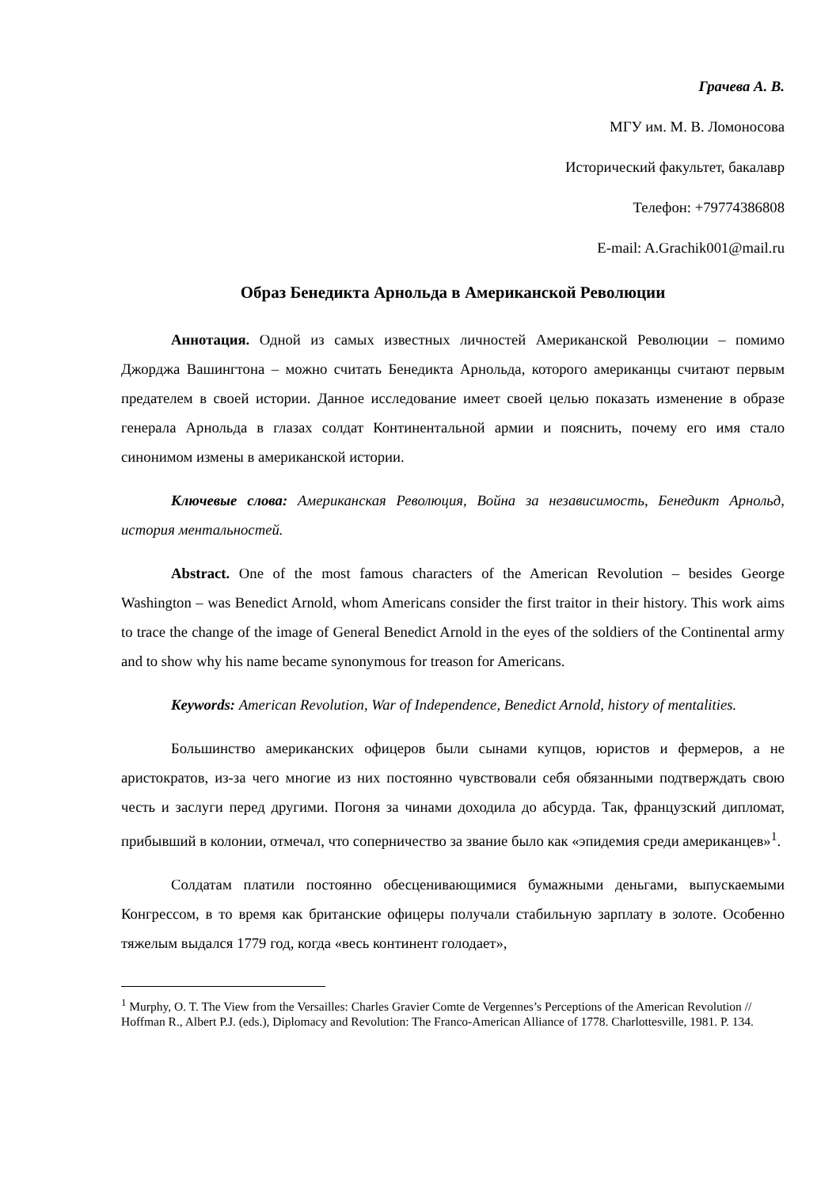Грачева А. В.
МГУ им. М. В. Ломоносова
Исторический факультет, бакалавр
Телефон: +79774386808
E-mail: A.Grachik001@mail.ru
Образ Бенедикта Арнольда в Американской Революции
Аннотация. Одной из самых известных личностей Американской Революции – помимо Джорджа Вашингтона – можно считать Бенедикта Арнольда, которого американцы считают первым предателем в своей истории. Данное исследование имеет своей целью показать изменение в образе генерала Арнольда в глазах солдат Континентальной армии и пояснить, почему его имя стало синонимом измены в американской истории.
Ключевые слова: Американская Революция, Война за независимость, Бенедикт Арнольд, история ментальностей.
Abstract. One of the most famous characters of the American Revolution – besides George Washington – was Benedict Arnold, whom Americans consider the first traitor in their history. This work aims to trace the change of the image of General Benedict Arnold in the eyes of the soldiers of the Continental army and to show why his name became synonymous for treason for Americans.
Keywords: American Revolution, War of Independence, Benedict Arnold, history of mentalities.
Большинство американских офицеров были сынами купцов, юристов и фермеров, а не аристократов, из-за чего многие из них постоянно чувствовали себя обязанными подтверждать свою честь и заслуги перед другими. Погоня за чинами доходила до абсурда. Так, французский дипломат, прибывший в колонии, отмечал, что соперничество за звание было как «эпидемия среди американцев»<sup>1</sup>.
Солдатам платили постоянно обесценивающимися бумажными деньгами, выпускаемыми Конгрессом, в то время как британские офицеры получали стабильную зарплату в золоте. Особенно тяжелым выдался 1779 год, когда «весь континент голодает»,
<sup>1</sup> Murphy, O. T. The View from the Versailles: Charles Gravier Comte de Vergennes’s Perceptions of the American Revolution // Hoffman R., Albert P.J. (eds.), Diplomacy and Revolution: The Franco-American Alliance of 1778. Charlottesville, 1981. P. 134.